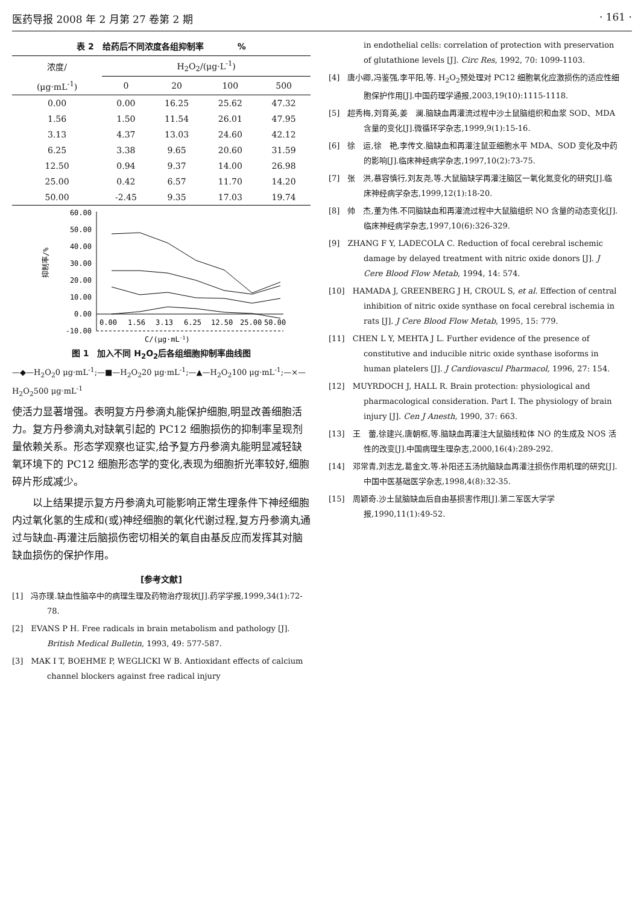医药导报 2008 年 2 月第 27 卷第 2 期 · 161 ·
表 2　给药后不同浓度各组抑制率　　　　%
| 浓度/ | H<sub>2</sub>O<sub>2</sub>/(μg·L<sup>-1</sup>) | | | |
| --- | --- | --- | --- | --- |
| (μg·mL<sup>-1</sup>) | 0 | 20 | 100 | 500 |
| 0.00 | 0.00 | 16.25 | 25.62 | 47.32 |
| 1.56 | 1.50 | 11.54 | 26.01 | 47.95 |
| 3.13 | 4.37 | 13.03 | 24.60 | 42.12 |
| 6.25 | 3.38 | 9.65 | 20.60 | 31.59 |
| 12.50 | 0.94 | 9.37 | 14.00 | 26.98 |
| 25.00 | 0.42 | 6.57 | 11.70 | 14.20 |
| 50.00 | -2.45 | 9.35 | 17.03 | 19.74 |
60.00
50.00
40.00
30.00
20.00
10.00
0.00
-10.00
抑制率/%
0.00
1.56
3.13
6.25
12.50
25.00
50.00
C/(μg·mL-1)
图 1　加入不同 H<sub>2</sub>O<sub>2</sub>后各组细胞抑制率曲线图
—◆—H<sub>2</sub>O<sub>2</sub>0 μg·mL<sup>-1</sup>;—■—H<sub>2</sub>O<sub>2</sub>20 μg·mL<sup>-1</sup>;—▲—H<sub>2</sub>O<sub>2</sub>100 μg·mL<sup>-1</sup>;—×—H<sub>2</sub>O<sub>2</sub>500 μg·mL<sup>-1</sup>
使活力显著增强。表明复方丹参滴丸能保护细胞,明显改善细胞活力。复方丹参滴丸对缺氧引起的 PC12 细胞损伤的抑制率呈现剂量依赖关系。形态学观察也证实,给予复方丹参滴丸能明显减轻缺氧环境下的 PC12 细胞形态学的变化,表现为细胞折光率较好,细胞碎片形成减少。
以上结果提示复方丹参滴丸可能影响正常生理条件下神经细胞内过氧化氢的生成和(或)神经细胞的氧化代谢过程,复方丹参滴丸通过与缺血-再灌注后脑损伤密切相关的氧自由基反应而发挥其对脑缺血损伤的保护作用。
[参考文献]
[1]　冯亦璞.缺血性脑卒中的病理生理及药物治疗现状[J].药学学报,1999,34(1):72-78.
[2]　EVANS P H. Free radicals in brain metabolism and pathology [J]. British Medical Bulletin, 1993, 49: 577-587.
[3]　MAK I T, BOEHME P, WEGLICKI W B. Antioxidant effects of calcium channel blockers against free radical injury
in endothelial cells: correlation of protection with preservation of glutathione levels [J]. Circ Res, 1992, 70: 1099-1103.
[4]　唐小卿,冯鉴强,李平阳,等. H<sub>2</sub>O<sub>2</sub>预处理对 PC12 细胞氧化应激损伤的适应性细胞保护作用[J].中国药理学通报,2003,19(10):1115-1118.
[5]　超秀梅,刘育英,姜　澜.脑缺血再灌流过程中沙土鼠脑组织和血浆 SOD、MDA 含量的变化[J].微循环学杂志,1999,9(1):15-16.
[6]　徐　运,徐　艳,李传文.脑缺血和再灌注鼠亚细胞水平 MDA、SOD 变化及中药的影响[J].临床神经病学杂志,1997,10(2):73-75.
[7]　张　洪,慕容慎行,刘友尧,等.大鼠脑缺学再灌注脑区一氧化氮变化的研究[J].临床神经病学杂志,1999,12(1):18-20.
[8]　帅　杰,董为伟.不同脑缺血和再灌流过程中大鼠脑组织 NO 含量的动态变化[J].临床神经病学杂志,1997,10(6):326-329.
[9]　ZHANG F Y, LADECOLA C. Reduction of focal cerebral ischemic damage by delayed treatment with nitric oxide donors [J]. J Cere Blood Flow Metab, 1994, 14: 574.
[10]　HAMADA J, GREENBERG J H, CROUL S, et al. Effection of central inhibition of nitric oxide synthase on focal cerebral ischemia in rats [J]. J Cere Blood Flow Metab, 1995, 15: 779.
[11]　CHEN L Y, MEHTA J L. Further evidence of the presence of constitutive and inducible nitric oxide synthase isoforms in human platelers [J]. J Cardiovascul Pharmacol, 1996, 27: 154.
[12]　MUYRDOCH J, HALL R. Brain protection: physiological and pharmacological consideration. Part Ⅰ. The physiology of brain injury [J]. Cen J Anesth, 1990, 37: 663.
[13]　王　蕾,徐建兴,唐朝枢,等.脑缺血再灌注大鼠脑线粒体 NO 的生成及 NOS 活性的改变[J].中国病理生理杂志,2000,16(4):289-292.
[14]　邓常青,刘志龙,葛金文,等.补阳还五汤抗脑缺血再灌注损伤作用机理的研究[J].中国中医基础医学杂志,1998,4(8):32-35.
[15]　周颖奇.沙土鼠脑缺血后自由基损害作用[J].第二军医大学学报,1990,11(1):49-52.